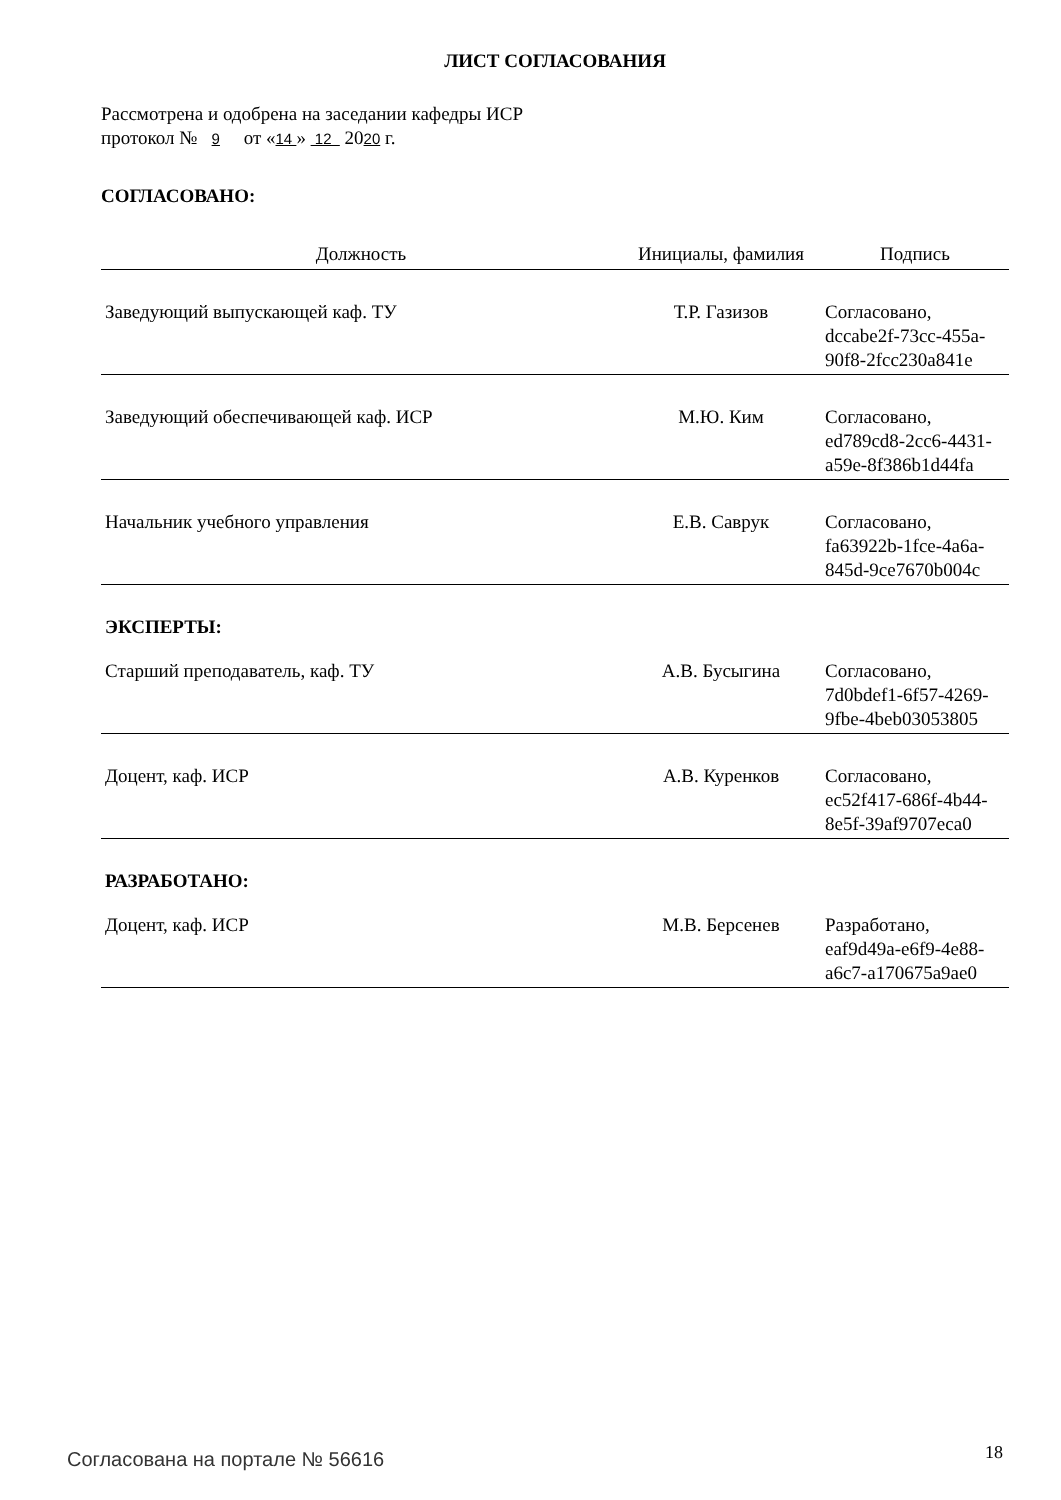ЛИСТ СОГЛАСОВАНИЯ
Рассмотрена и одобрена на заседании кафедры ИСР
протокол № 9 от «14 » 12 2020 г.
СОГЛАСОВАНО:
| Должность | Инициалы, фамилия | Подпись |
| --- | --- | --- |
| Заведующий выпускающей каф. ТУ | Т.Р. Газизов | Согласовано, dccabe2f-73cc-455a- 90f8-2fcc230a841e |
| Заведующий обеспечивающей каф. ИСР | М.Ю. Ким | Согласовано, ed789cd8-2cc6-4431- a59e-8f386b1d44fa |
| Начальник учебного управления | Е.В. Саврук | Согласовано, fa63922b-1fce-4a6a- 845d-9ce7670b004c |
| ЭКСПЕРТЫ: | | |
| Старший преподаватель, каф. ТУ | А.В. Бусыгина | Согласовано, 7d0bdef1-6f57-4269- 9fbe-4beb03053805 |
| Доцент, каф. ИСР | А.В. Куренков | Согласовано, ec52f417-686f-4b44- 8e5f-39af9707eca0 |
| РАЗРАБОТАНО: | | |
| Доцент, каф. ИСР | М.В. Берсенев | Разработано, eaf9d49a-e6f9-4e88- a6c7-a170675a9ae0 |
Согласована на портале № 56616 18